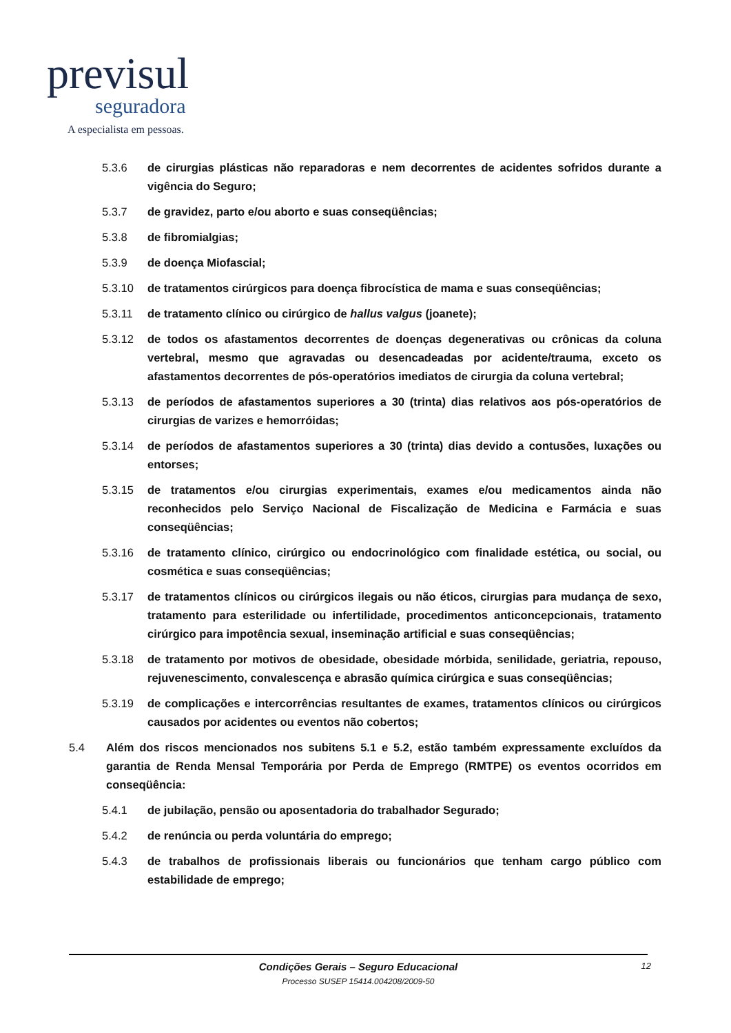previsul
seguradora
A especialista em pessoas.
5.3.6 de cirurgias plásticas não reparadoras e nem decorrentes de acidentes sofridos durante a vigência do Seguro;
5.3.7 de gravidez, parto e/ou aborto e suas conseqüências;
5.3.8 de fibromialgias;
5.3.9 de doença Miofascial;
5.3.10 de tratamentos cirúrgicos para doença fibrocística de mama e suas conseqüências;
5.3.11 de tratamento clínico ou cirúrgico de hallus valgus (joanete);
5.3.12 de todos os afastamentos decorrentes de doenças degenerativas ou crônicas da coluna vertebral, mesmo que agravadas ou desencadeadas por acidente/trauma, exceto os afastamentos decorrentes de pós-operatórios imediatos de cirurgia da coluna vertebral;
5.3.13 de períodos de afastamentos superiores a 30 (trinta) dias relativos aos pós-operatórios de cirurgias de varizes e hemorróidas;
5.3.14 de períodos de afastamentos superiores a 30 (trinta) dias devido a contusões, luxações ou entorses;
5.3.15 de tratamentos e/ou cirurgias experimentais, exames e/ou medicamentos ainda não reconhecidos pelo Serviço Nacional de Fiscalização de Medicina e Farmácia e suas conseqüências;
5.3.16 de tratamento clínico, cirúrgico ou endocrinológico com finalidade estética, ou social, ou cosmética e suas conseqüências;
5.3.17 de tratamentos clínicos ou cirúrgicos ilegais ou não éticos, cirurgias para mudança de sexo, tratamento para esterilidade ou infertilidade, procedimentos anticoncepcionais, tratamento cirúrgico para impotência sexual, inseminação artificial e suas conseqüências;
5.3.18 de tratamento por motivos de obesidade, obesidade mórbida, senilidade, geriatria, repouso, rejuvenescimento, convalescença e abrasão química cirúrgica e suas conseqüências;
5.3.19 de complicações e intercorrências resultantes de exames, tratamentos clínicos ou cirúrgicos causados por acidentes ou eventos não cobertos;
5.4 Além dos riscos mencionados nos subitens 5.1 e 5.2, estão também expressamente excluídos da garantia de Renda Mensal Temporária por Perda de Emprego (RMTPE) os eventos ocorridos em conseqüência:
5.4.1 de jubilação, pensão ou aposentadoria do trabalhador Segurado;
5.4.2 de renúncia ou perda voluntária do emprego;
5.4.3 de trabalhos de profissionais liberais ou funcionários que tenham cargo público com estabilidade de emprego;
Condições Gerais – Seguro Educacional
Processo SUSEP 15414.004208/2009-50
12